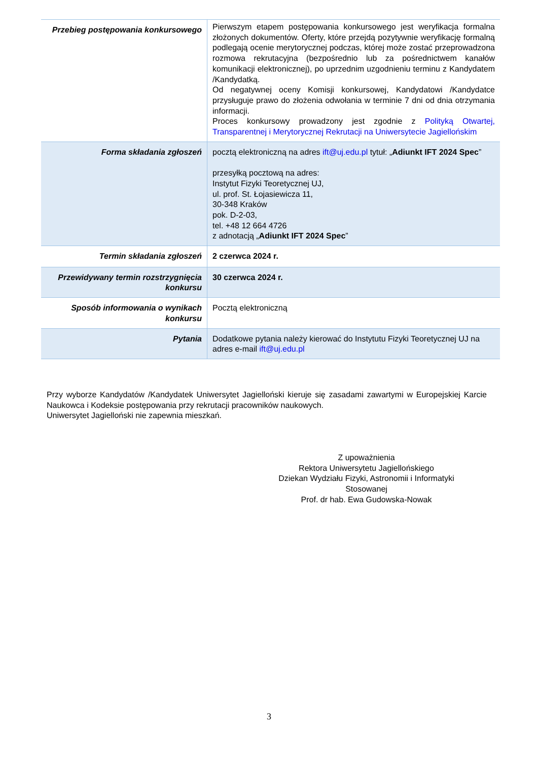| Przebieg postępowania konkursowego | Pierwszym etapem postępowania konkursowego jest weryfikacja formalna złożonych dokumentów. Oferty, które przejdą pozytywnie weryfikację formalną podlegają ocenie merytorycznej podczas, której może zostać przeprowadzona rozmowa rekrutacyjna (bezpośrednio lub za pośrednictwem kanałów komunikacji elektronicznej), po uprzednim uzgodnieniu terminu z Kandydatem /Kandydatką. Od negatywnej oceny Komisji konkursowej, Kandydatowi /Kandydatce przysługuje prawo do złożenia odwołania w terminie 7 dni od dnia otrzymania informacji. Proces konkursowy prowadzony jest zgodnie z Polityką Otwartej, Transparentnej i Merytorycznej Rekrutacji na Uniwersytecie Jagiellońskim |
| Forma składania zgłoszeń | pocztą elektroniczną na adres ift@uj.edu.pl tytuł: „ Adiunkt IFT 2024 Spec ” przesyłką pocztową na adres: Instytut Fizyki Teoretycznej UJ, ul. prof. St. Łojasiewicza 11, 30-348 Kraków pok. D-2-03, tel. +48 12 664 4726 z adnotacją „ Adiunkt IFT 2024 Spec ” |
| Termin składania zgłoszeń | 2 czerwca 2024 r. |
| Przewidywany termin rozstrzygnięcia konkursu | 30 czerwca 2024 r. |
| Sposób informowania o wynikach konkursu | Pocztą elektroniczną |
| Pytania | Dodatkowe pytania należy kierować do Instytutu Fizyki Teoretycznej UJ na adres e-mail ift@uj.edu.pl |
Przy wyborze Kandydatów /Kandydatek Uniwersytet Jagielloński kieruje się zasadami zawartymi w Europejskiej Karcie Naukowca i Kodeksie postępowania przy rekrutacji pracowników naukowych.
Uniwersytet Jagielloński nie zapewnia mieszkań.
Z upoważnienia
Rektora Uniwersytetu Jagiellońskiego
Dziekan Wydziału Fizyki, Astronomii i Informatyki Stosowanej
Prof. dr hab. Ewa Gudowska-Nowak
3